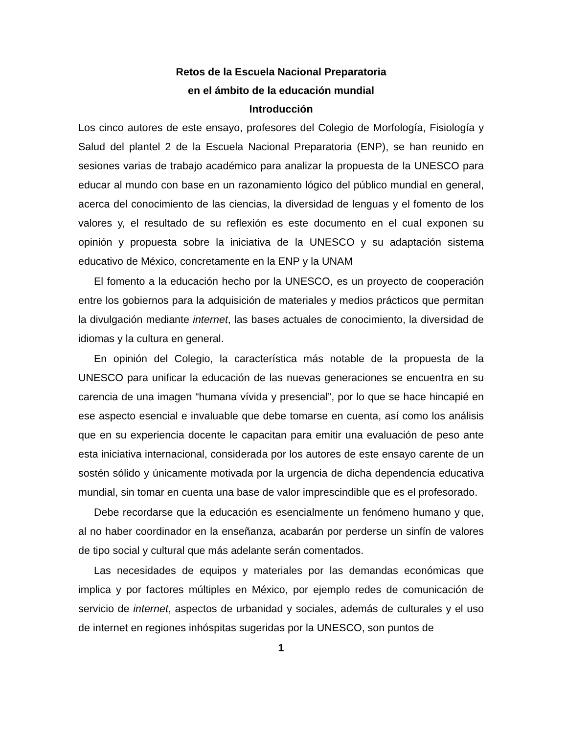Retos de la Escuela Nacional Preparatoria
en el ámbito de la educación mundial
Introducción
Los cinco autores de este ensayo, profesores del Colegio de Morfología, Fisiología y Salud del plantel 2 de la Escuela Nacional Preparatoria (ENP), se han reunido en sesiones varias de trabajo académico para analizar la propuesta de la UNESCO para educar al mundo con base en un razonamiento lógico del público mundial en general, acerca del conocimiento de las ciencias, la diversidad de lenguas y el fomento de los valores y, el resultado de su reflexión es este documento en el cual exponen su opinión y propuesta sobre la iniciativa de la UNESCO y su adaptación sistema educativo de México, concretamente en la ENP y la UNAM
El fomento a la educación hecho por la UNESCO, es un proyecto de cooperación entre los gobiernos para la adquisición de materiales y medios prácticos que permitan la divulgación mediante internet, las bases actuales de conocimiento, la diversidad de idiomas y la cultura en general.
En opinión del Colegio, la característica más notable de la propuesta de la UNESCO para unificar la educación de las nuevas generaciones se encuentra en su carencia de una imagen “humana vívida y presencial”, por lo que se hace hincapié en ese aspecto esencial e invaluable que debe tomarse en cuenta, así como los análisis que en su experiencia docente le capacitan para emitir una evaluación de peso ante esta iniciativa internacional, considerada por los autores de este ensayo carente de un sostén sólido y únicamente motivada por la urgencia de dicha dependencia educativa mundial, sin tomar en cuenta una base de valor imprescindible que es el profesorado.
Debe recordarse que la educación es esencialmente un fenómeno humano y que, al no haber coordinador en la enseñanza, acabarán por perderse un sinfín de valores de tipo social y cultural que más adelante serán comentados.
Las necesidades de equipos y materiales por las demandas económicas que implica y por factores múltiples en México, por ejemplo redes de comunicación de servicio de internet, aspectos de urbanidad y sociales, además de culturales y el uso de internet en regiones inhóspitas sugeridas por la UNESCO, son puntos de
1